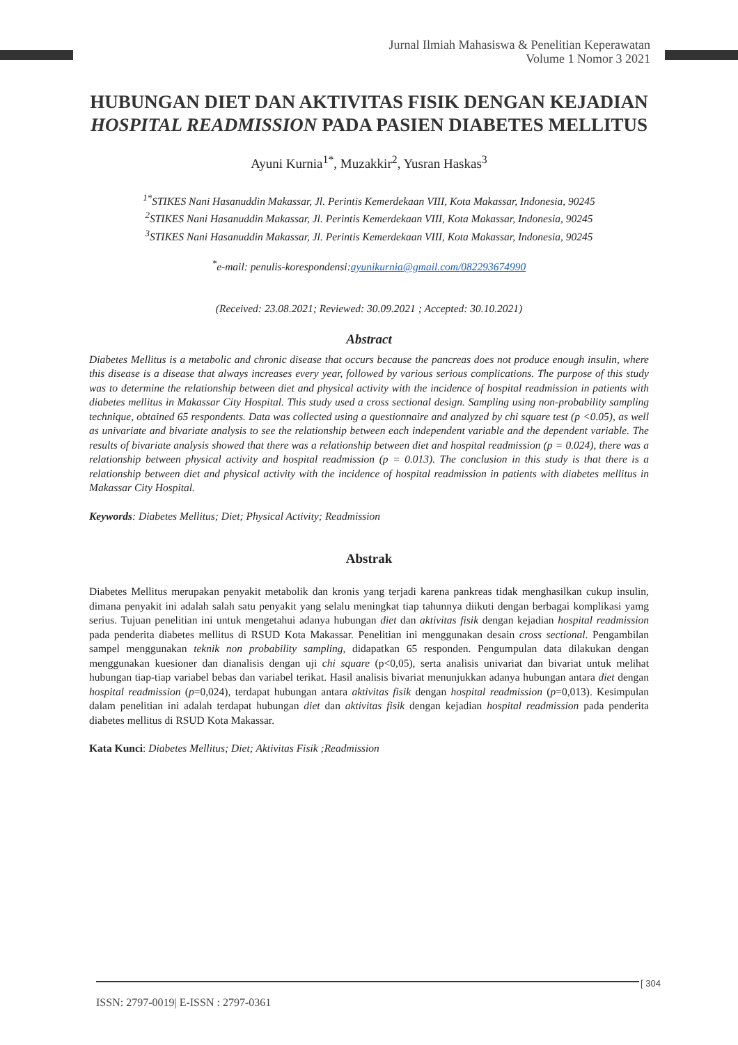Jurnal Ilmiah Mahasiswa & Penelitian Keperawatan
Volume 1 Nomor 3 2021
HUBUNGAN DIET DAN AKTIVITAS FISIK DENGAN KEJADIAN HOSPITAL READMISSION PADA PASIEN DIABETES MELLITUS
Ayuni Kurnia<sup>1*</sup>, Muzakkir<sup>2</sup>, Yusran Haskas<sup>3</sup>
<sup>1*</sup>STIKES Nani Hasanuddin Makassar, Jl. Perintis Kemerdekaan VIII, Kota Makassar, Indonesia, 90245
<sup>2</sup> STIKES Nani Hasanuddin Makassar, Jl. Perintis Kemerdekaan VIII, Kota Makassar, Indonesia, 90245
<sup>3</sup> STIKES Nani Hasanuddin Makassar, Jl. Perintis Kemerdekaan VIII, Kota Makassar, Indonesia, 90245
<sup>*</sup> e-mail: penulis-korespondensi:ayunikurnia@gmail.com/082293674990
(Received: 23.08.2021; Reviewed: 30.09.2021 ; Accepted: 30.10.2021)
Abstract
Diabetes Mellitus is a metabolic and chronic disease that occurs because the pancreas does not produce enough insulin, where this disease is a disease that always increases every year, followed by various serious complications. The purpose of this study was to determine the relationship between diet and physical activity with the incidence of hospital readmission in patients with diabetes mellitus in Makassar City Hospital. This study used a cross sectional design. Sampling using non-probability sampling technique, obtained 65 respondents. Data was collected using a questionnaire and analyzed by chi square test (p <0.05), as well as univariate and bivariate analysis to see the relationship between each independent variable and the dependent variable. The results of bivariate analysis showed that there was a relationship between diet and hospital readmission (p = 0.024), there was a relationship between physical activity and hospital readmission (p = 0.013). The conclusion in this study is that there is a relationship between diet and physical activity with the incidence of hospital readmission in patients with diabetes mellitus in Makassar City Hospital.
Keywords: Diabetes Mellitus; Diet; Physical Activity; Readmission
Abstrak
Diabetes Mellitus merupakan penyakit metabolik dan kronis yang terjadi karena pankreas tidak menghasilkan cukup insulin, dimana penyakit ini adalah salah satu penyakit yang selalu meningkat tiap tahunnya diikuti dengan berbagai komplikasi yamg serius. Tujuan penelitian ini untuk mengetahui adanya hubungan diet dan aktivitas fisik dengan kejadian hospital readmission pada penderita diabetes mellitus di RSUD Kota Makassar. Penelitian ini menggunakan desain cross sectional. Pengambilan sampel menggunakan teknik non probability sampling, didapatkan 65 responden. Pengumpulan data dilakukan dengan menggunakan kuesioner dan dianalisis dengan uji chi square (p<0,05), serta analisis univariat dan bivariat untuk melihat hubungan tiap-tiap variabel bebas dan variabel terikat. Hasil analisis bivariat menunjukkan adanya hubungan antara diet dengan hospital readmission (p=0,024), terdapat hubungan antara aktivitas fisik dengan hospital readmission (p=0,013). Kesimpulan dalam penelitian ini adalah terdapat hubungan diet dan aktivitas fisik dengan kejadian hospital readmission pada penderita diabetes mellitus di RSUD Kota Makassar.
Kata Kunci: Diabetes Mellitus; Diet; Aktivitas Fisik ;Readmission
[ 304
ISSN: 2797-0019| E-ISSN : 2797-0361